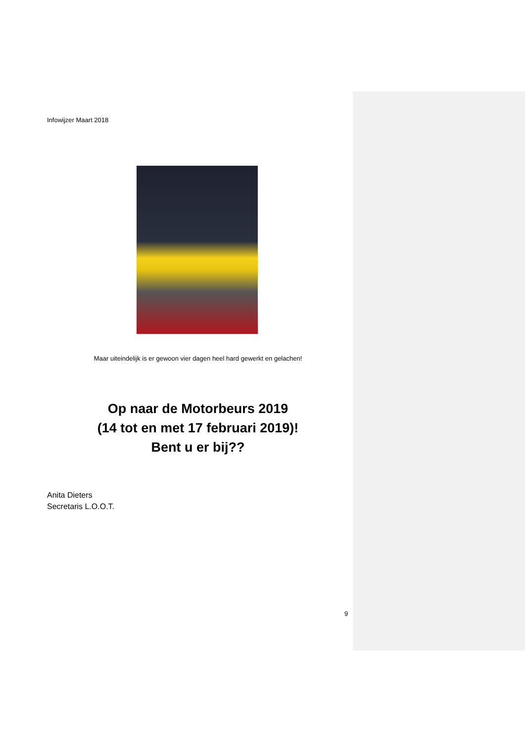Infowijzer Maart 2018
Maar uiteindelijk is er gewoon vier dagen heel hard gewerkt en gelachen!
Op naar de Motorbeurs 2019
(14 tot en met 17 februari 2019)!
Bent u er bij??
Anita Dieters
Secretaris L.O.O.T.
9